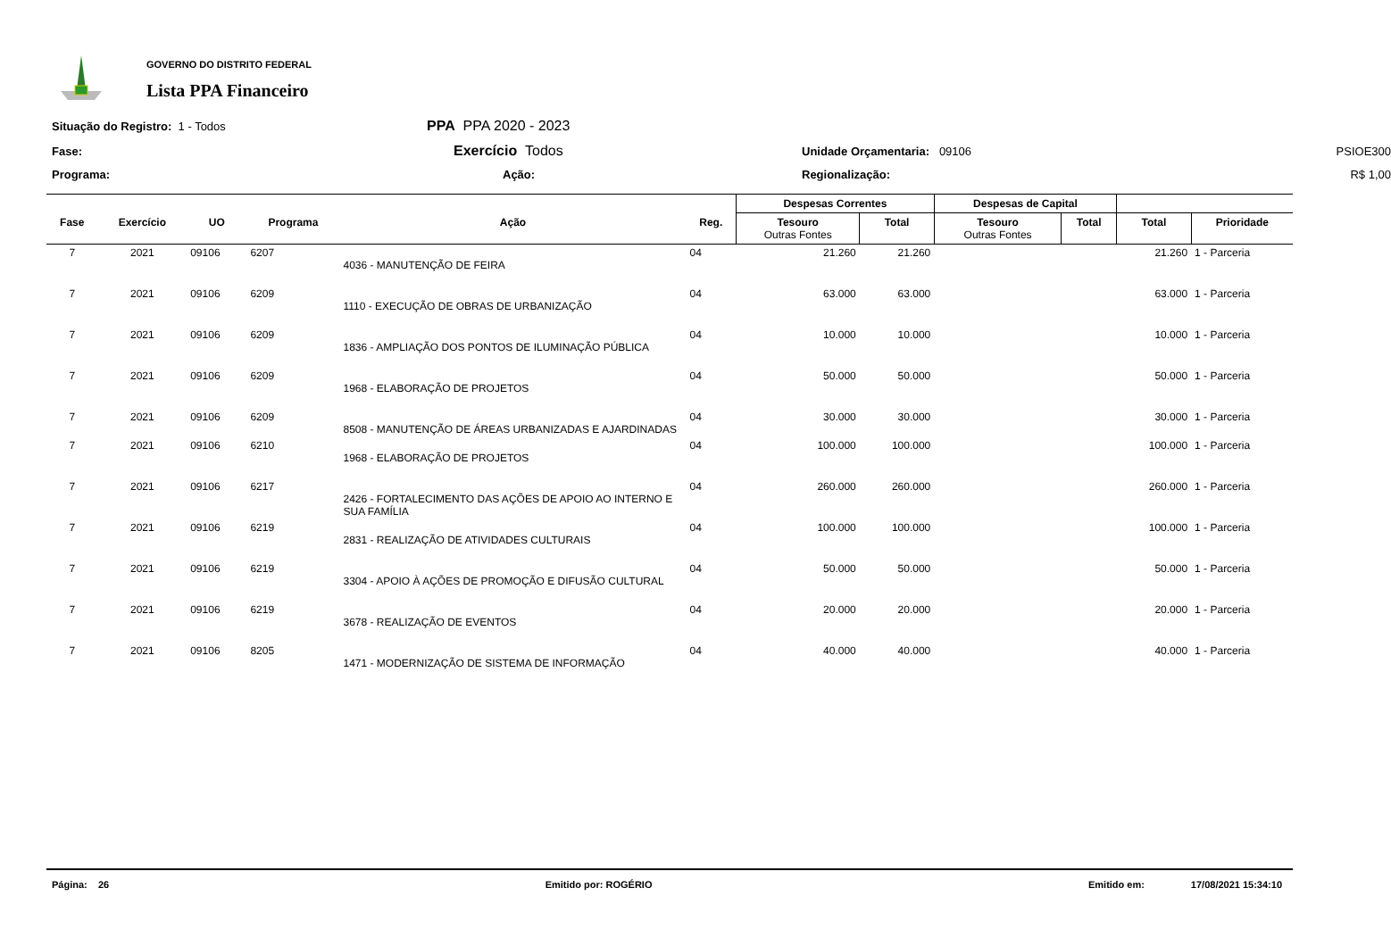GOVERNO DO DISTRITO FEDERAL
Lista PPA Financeiro
Situação do Registro: 1 - Todos
PPA PPA 2020 - 2023
Fase:
Exercício Todos
Unidade Orçamentaria: 09106
PSIOE300
Programa:
Ação:
Regionalização:
R$ 1,00
| | | | | | | Despesas Correntes | | Despesas de Capital | | | |
| --- | --- | --- | --- | --- | --- | --- | --- | --- | --- | --- | --- |
| Fase | Exercício | UO | Programa | Ação | Reg. | Tesouro Outras Fontes | Total | Tesouro Outras Fontes | Total | Total | Prioridade |
| 7 | 2021 | 09106 | 6207 | 4036 - MANUTENÇÃO DE FEIRA | 04 | 21.260 | 21.260 | | | 21.260 | 1 - Parceria |
| 7 | 2021 | 09106 | 6209 | 1110 - EXECUÇÃO DE OBRAS DE URBANIZAÇÃO | 04 | 63.000 | 63.000 | | | 63.000 | 1 - Parceria |
| 7 | 2021 | 09106 | 6209 | 1836 - AMPLIAÇÃO DOS PONTOS DE ILUMINAÇÃO PÚBLICA | 04 | 10.000 | 10.000 | | | 10.000 | 1 - Parceria |
| 7 | 2021 | 09106 | 6209 | 1968 - ELABORAÇÃO DE PROJETOS | 04 | 50.000 | 50.000 | | | 50.000 | 1 - Parceria |
| 7 | 2021 | 09106 | 6209 | 8508 - MANUTENÇÃO DE ÁREAS URBANIZADAS E AJARDINADAS | 04 | 30.000 | 30.000 | | | 30.000 | 1 - Parceria |
| 7 | 2021 | 09106 | 6210 | 1968 - ELABORAÇÃO DE PROJETOS | 04 | 100.000 | 100.000 | | | 100.000 | 1 - Parceria |
| 7 | 2021 | 09106 | 6217 | 2426 - FORTALECIMENTO DAS AÇÕES DE APOIO AO INTERNO E SUA FAMÍLIA | 04 | 260.000 | 260.000 | | | 260.000 | 1 - Parceria |
| 7 | 2021 | 09106 | 6219 | 2831 - REALIZAÇÃO DE ATIVIDADES CULTURAIS | 04 | 100.000 | 100.000 | | | 100.000 | 1 - Parceria |
| 7 | 2021 | 09106 | 6219 | 3304 - APOIO À AÇÕES DE PROMOÇÃO E DIFUSÃO CULTURAL | 04 | 50.000 | 50.000 | | | 50.000 | 1 - Parceria |
| 7 | 2021 | 09106 | 6219 | 3678 - REALIZAÇÃO DE EVENTOS | 04 | 20.000 | 20.000 | | | 20.000 | 1 - Parceria |
| 7 | 2021 | 09106 | 8205 | 1471 - MODERNIZAÇÃO DE SISTEMA DE INFORMAÇÃO | 04 | 40.000 | 40.000 | | | 40.000 | 1 - Parceria |
Página: 26 Emitido por: ROGÉRIO Emitido em: 17/08/2021 15:34:10